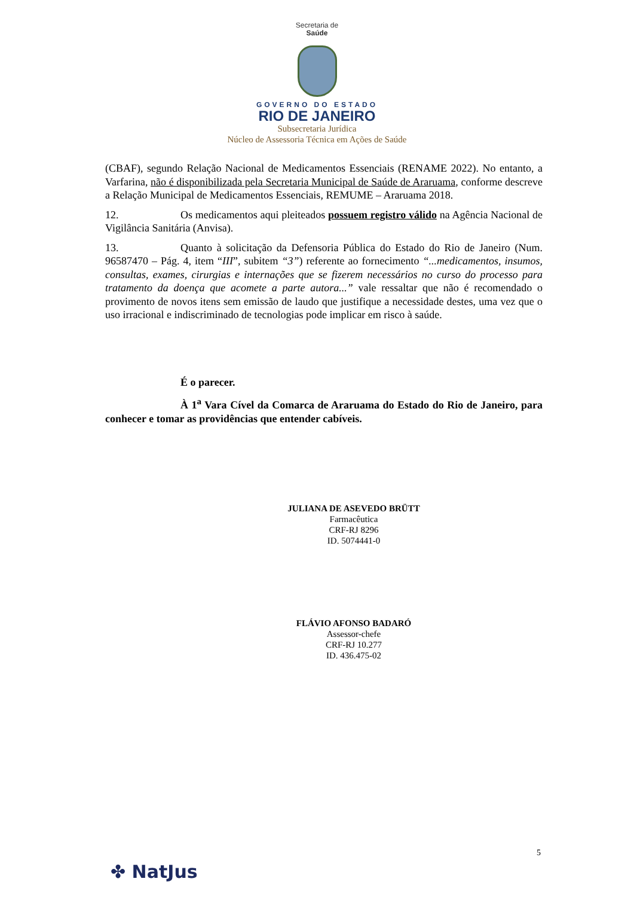Secretaria de
Saúde
GOVERNO DO ESTADO
RIO DE JANEIRO
Subsecretaria Jurídica
Núcleo de Assessoria Técnica em Ações de Saúde
(CBAF), segundo Relação Nacional de Medicamentos Essenciais (RENAME 2022). No entanto, a Varfarina, não é disponibilizada pela Secretaria Municipal de Saúde de Araruama, conforme descreve a Relação Municipal de Medicamentos Essenciais, REMUME – Araruama 2018.
12. Os medicamentos aqui pleiteados possuem registro válido na Agência Nacional de Vigilância Sanitária (Anvisa).
13. Quanto à solicitação da Defensoria Pública do Estado do Rio de Janeiro (Num. 96587470 – Pág. 4, item “III”, subitem “3”) referente ao fornecimento “...medicamentos, insumos, consultas, exames, cirurgias e internações que se fizerem necessários no curso do processo para tratamento da doença que acomete a parte autora...” vale ressaltar que não é recomendado o provimento de novos itens sem emissão de laudo que justifique a necessidade destes, uma vez que o uso irracional e indiscriminado de tecnologias pode implicar em risco à saúde.
É o parecer.
À 1<sup>a</sup> Vara Cível da Comarca de Araruama do Estado do Rio de Janeiro, para conhecer e tomar as providências que entender cabíveis.
JULIANA DE ASEVEDO BRÜTT
Farmacêutica
CRF-RJ 8296
ID. 5074441-0
FLÁVIO AFONSO BADARÓ
Assessor-chefe
CRF-RJ 10.277
ID. 436.475-02
5
✤ NatJus